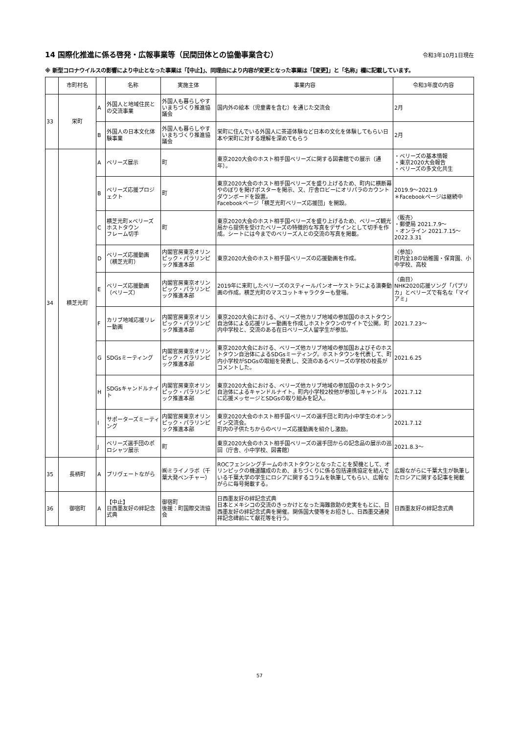14 国際化推進に係る啓発・広報事業等（民間団体との協働事業含む） 令和3年10月1日現在
※ 新型コロナウイルスの影響により中止となった事業は「【中止】」、同理由により内容が変更となった事業は「【変更】」と「名称」欄に記載しています。
| | 市町村名 | | 名称 | 実施主体 | 事業内容 | 令和3年度の内容 |
| --- | --- | --- | --- | --- | --- | --- |
| 33 | 栄町 | A | 外国人と地域住民との交流事業 | 外国人も暮らしやすいまちづくり推進協議会 | 国内外の絵本（児童書を含む）を通じた交流会 | 2月 |
| | | B | 外国人の日本文化体験事業 | 外国人も暮らしやすいまちづくり推進協議会 | 栄町に住んでいる外国人に茶道体験など日本の文化を体験してもらい日本や栄町に対する理解を深めてもらう | 2月 |
| 34 | 横芝光町 | A | ベリーズ展示 | 町 | 東京2020大会のホスト相手国ベリーズに関する図書館での展示（通年）。 | ・ベリーズの基本情報 ・東京2020大会報告 ・ベリーズの多文化共生 |
| | | B | ベリーズ応援プロジェクト | 町 | 東京2020大会のホスト相手国ベリーズを盛り上げるため、町内に横断幕やのぼりを掲げポスターを掲示、又、庁舎ロビーにオリパラのカウントダウンボードを設置。 Facebookページ「横芝光町ベリーズ応援団」を開設。 | 2019.9～2021.9 ＊Facebookページは継続中 |
| | | C | 横芝光町×ベリーズ ホストタウン フレーム切手 | 町 | 東京2020大会のホスト相手国ベリーズを盛り上げるため、ベリーズ観光局から提供を受けたベリーズの特徴的な写真をデザインとして切手を作成。シートには今までのベリーズ人との交流の写真を掲載。 | 〈販売〉 ・郵便局 2021.7.9～ ・オンライン 2021.7.15～2022.3.31 |
| | | D | ベリーズ応援動画（横芝光町） | 内閣官房東京オリンピック・パラリンピック推進本部 | 東京2020大会のホスト相手国ベリーズの応援動画を作成。 | 〈参加〉 町内全18の幼稚園・保育園、小中学校、高校 |
| | | E | ベリーズ応援動画（ベリーズ） | 内閣官房東京オリンピック・パラリンピック推進本部 | 2019年に来町したベリーズのスティールパンオーケストラによる演奏動画の作成。横芝光町のマスコットキャラクターも登場。 | 〈曲目〉 NHK2020応援ソング「パプリカ」とベリーズで有名な「マイアミ」 |
| | | F | カリブ地域応援リレー動画 | 内閣官房東京オリンピック・パラリンピック推進本部 | 東京2020大会における、ベリーズ他カリブ地域の参加国のホストタウン自治体による応援リレー動画を作成しホストタウンのサイトで公開。町内中学校と、交流のある在日ベリーズ人留学生が参加。 | 2021.7.23～ |
| | | G | SDGsミーティング | 内閣官房東京オリンピック・パラリンピック推進本部 | 東京2020大会における、ベリーズ他カリブ地域の参加国およびそのホストタウン自治体によるSDGsミーティング。ホストタウンを代表して、町内小学校がSDGsの取組を発表し、交流のあるベリーズの学校の校長がコメントした。 | 2021.6.25 |
| | | H | SDGsキャンドルナイト | 内閣官房東京オリンピック・パラリンピック推進本部 | 東京2020大会における、ベリーズ他カリブ地域の参加国のホストタウン自治体によるキャンドルナイト。町内小学校2校他が参加しキャンドルに応援メッセージとSDGsの取り組みを記入。 | 2021.7.12 |
| | | I | サポーターズミーティング | 内閣官房東京オリンピック・パラリンピック推進本部 | 東京2020大会のホスト相手国ベリーズの選手団と町内小中学生のオンライン交流会。 町内の子供たちからのベリーズ応援動画を紹介し激励。 | 2021.7.12 |
| | | J | ベリーズ選手団のポロシャツ展示 | 町 | 東京2020大会のホスト相手国ベリーズの選手団からの記念品の展示の巡回（庁舎、小中学校、図書館） | 2021.8.3～ |
| 35 | 長柄町 | A | プリヴェートながら | ㈱ミライノラボ（千葉大発ベンチャー） | ROCフェンシングチームのホストタウンとなったことを契機として、オリンピックの機運醸成のため、まちづくりに係る包括連携協定を結んでいる千葉大学の学生にロシアに関するコラムを執筆してもらい、広報ながらに毎号掲載する。 | 広報ながらに千葉大生が執筆したロシアに関する記事を掲載 |
| 36 | 御宿町 | A | 【中止】 日西墨友好の絆記念式典 | 御宿町 後援：町国際交流協会 | 日西墨友好の絆記念式典 日本とメキシコの交流のきっかけとなった海難救助の史実をもとに、日西墨友好の絆記念式典を開催。関係国大使等をお招きし、日西墨交通発祥記念碑前にて献花等を行う。 | 日西墨友好の絆記念式典 |
57